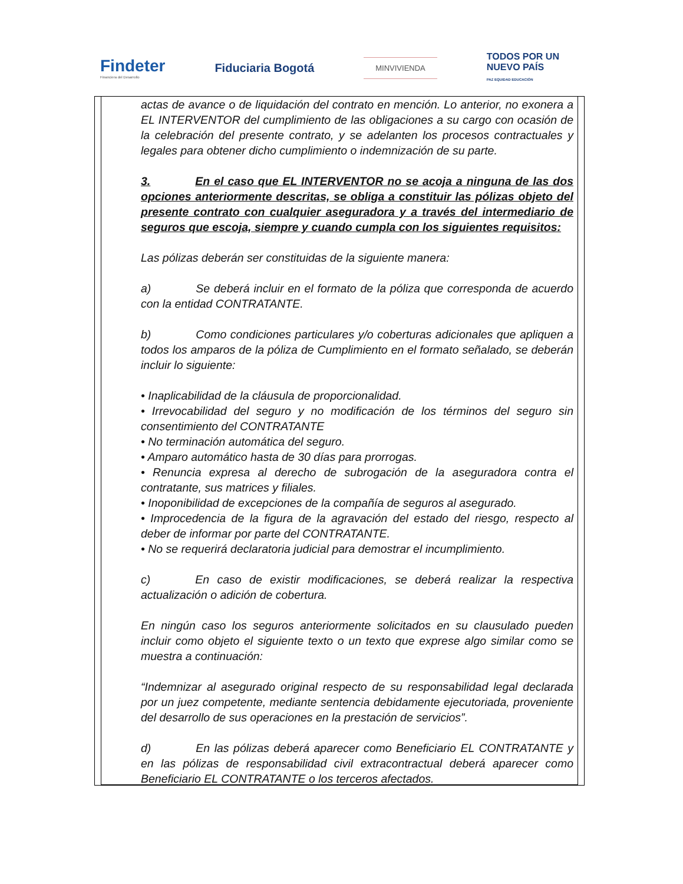Findeter
Financiera del Desarrollo
Fiduciaria Bogotá
MINVIVIENDA
TODOS POR UN
NUEVO PAÍS
PAZ EQUIDAD EDUCACIÓN
actas de avance o de liquidación del contrato en mención. Lo anterior, no exonera a EL INTERVENTOR del cumplimiento de las obligaciones a su cargo con ocasión de la celebración del presente contrato, y se adelanten los procesos contractuales y legales para obtener dicho cumplimiento o indemnización de su parte.
3. En el caso que EL INTERVENTOR no se acoja a ninguna de las dos opciones anteriormente descritas, se obliga a constituir las pólizas objeto del presente contrato con cualquier aseguradora y a través del intermediario de seguros que escoja, siempre y cuando cumpla con los siguientes requisitos:
Las pólizas deberán ser constituidas de la siguiente manera:
a) Se deberá incluir en el formato de la póliza que corresponda de acuerdo con la entidad CONTRATANTE.
b) Como condiciones particulares y/o coberturas adicionales que apliquen a todos los amparos de la póliza de Cumplimiento en el formato señalado, se deberán incluir lo siguiente:
• Inaplicabilidad de la cláusula de proporcionalidad.
• Irrevocabilidad del seguro y no modificación de los términos del seguro sin consentimiento del CONTRATANTE
• No terminación automática del seguro.
• Amparo automático hasta de 30 días para prorrogas.
• Renuncia expresa al derecho de subrogación de la aseguradora contra el contratante, sus matrices y filiales.
• Inoponibilidad de excepciones de la compañía de seguros al asegurado.
• Improcedencia de la figura de la agravación del estado del riesgo, respecto al deber de informar por parte del CONTRATANTE.
• No se requerirá declaratoria judicial para demostrar el incumplimiento.
c) En caso de existir modificaciones, se deberá realizar la respectiva actualización o adición de cobertura.
En ningún caso los seguros anteriormente solicitados en su clausulado pueden incluir como objeto el siguiente texto o un texto que exprese algo similar como se muestra a continuación:
“Indemnizar al asegurado original respecto de su responsabilidad legal declarada por un juez competente, mediante sentencia debidamente ejecutoriada, proveniente del desarrollo de sus operaciones en la prestación de servicios”.
d) En las pólizas deberá aparecer como Beneficiario EL CONTRATANTE y en las pólizas de responsabilidad civil extracontractual deberá aparecer como Beneficiario EL CONTRATANTE o los terceros afectados.